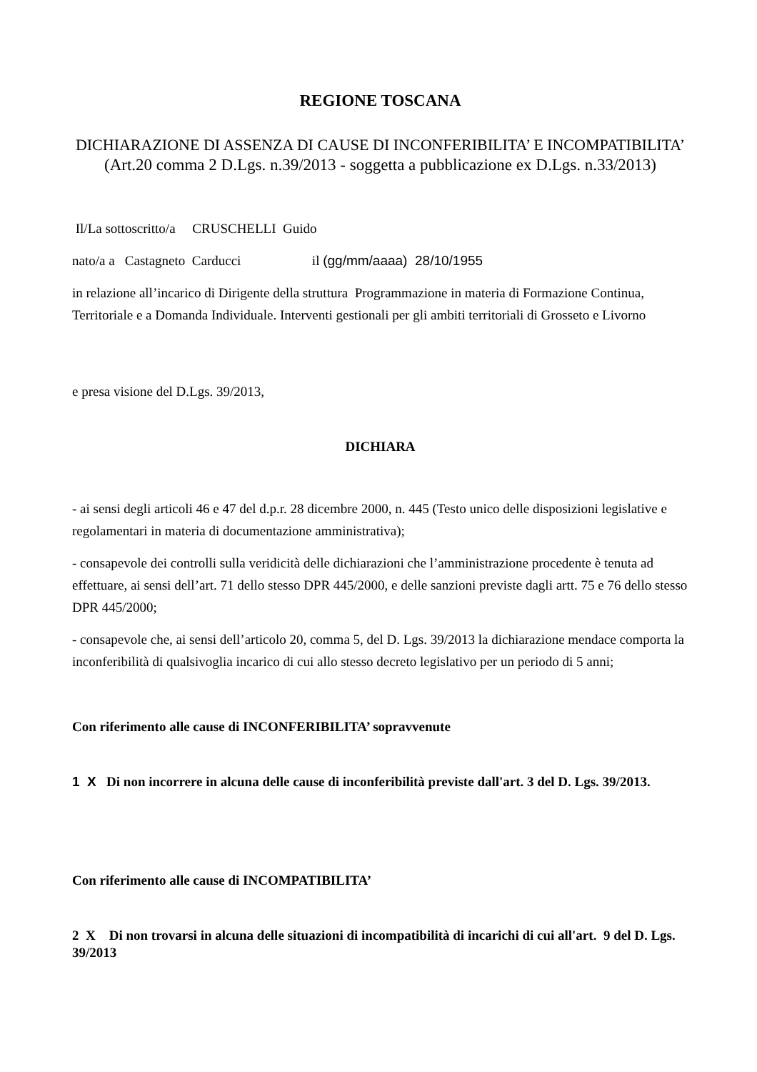REGIONE TOSCANA
DICHIARAZIONE DI ASSENZA DI CAUSE DI INCONFERIBILITA’ E INCOMPATIBILITA’
(Art.20 comma 2 D.Lgs. n.39/2013 - soggetta a pubblicazione ex D.Lgs. n.33/2013)
Il/La sottoscritto/a CRUSCHELLI Guido
nato/a a Castagneto Carducci il (gg/mm/aaaa) 28/10/1955
in relazione all’incarico di Dirigente della struttura Programmazione in materia di Formazione Continua, Territoriale e a Domanda Individuale. Interventi gestionali per gli ambiti territoriali di Grosseto e Livorno
e presa visione del D.Lgs. 39/2013,
DICHIARA
- ai sensi degli articoli 46 e 47 del d.p.r. 28 dicembre 2000, n. 445 (Testo unico delle disposizioni legislative e regolamentari in materia di documentazione amministrativa);
- consapevole dei controlli sulla veridicità delle dichiarazioni che l’amministrazione procedente è tenuta ad effettuare, ai sensi dell’art. 71 dello stesso DPR 445/2000, e delle sanzioni previste dagli artt. 75 e 76 dello stesso DPR 445/2000;
- consapevole che, ai sensi dell’articolo 20, comma 5, del D. Lgs. 39/2013 la dichiarazione mendace comporta la inconferibilità di qualsivoglia incarico di cui allo stesso decreto legislativo per un periodo di 5 anni;
Con riferimento alle cause di INCONFERIBILITA’ sopravvenute
1 X Di non incorrere in alcuna delle cause di inconferibilità previste dall'art. 3 del D. Lgs. 39/2013.
Con riferimento alle cause di INCOMPATIBILITA’
2 X Di non trovarsi in alcuna delle situazioni di incompatibilità di incarichi di cui all'art. 9 del D. Lgs. 39/2013